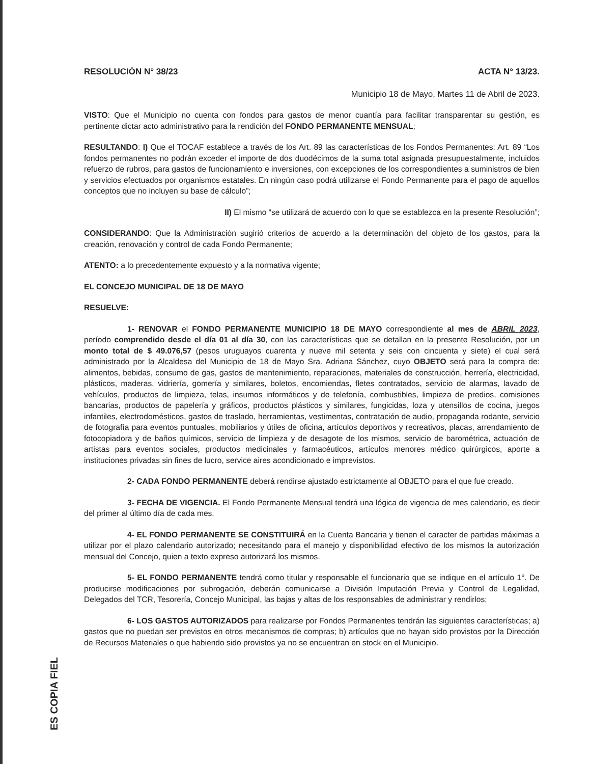ES COPIA FIEL
RESOLUCIÓN N° 38/23 ACTA N° 13/23.
Municipio 18 de Mayo, Martes 11 de Abril de 2023.
VISTO: Que el Municipio no cuenta con fondos para gastos de menor cuantía para facilitar transparentar su gestión, es pertinente dictar acto administrativo para la rendición del FONDO PERMANENTE MENSUAL;
RESULTANDO: I) Que el TOCAF establece a través de los Art. 89 las características de los Fondos Permanentes: Art. 89 “Los fondos permanentes no podrán exceder el importe de dos duodécimos de la suma total asignada presupuestalmente, incluidos refuerzo de rubros, para gastos de funcionamiento e inversiones, con excepciones de los correspondientes a suministros de bien y servicios efectuados por organismos estatales. En ningún caso podrá utilizarse el Fondo Permanente para el pago de aquellos conceptos que no incluyen su base de cálculo”;
II) El mismo “se utilizará de acuerdo con lo que se establezca en la presente Resolución”;
CONSIDERANDO: Que la Administración sugirió criterios de acuerdo a la determinación del objeto de los gastos, para la creación, renovación y control de cada Fondo Permanente;
ATENTO: a lo precedentemente expuesto y a la normativa vigente;
EL CONCEJO MUNICIPAL DE 18 DE MAYO
RESUELVE:
1- RENOVAR el FONDO PERMANENTE MUNICIPIO 18 DE MAYO correspondiente al mes de ABRIL 2023, período comprendido desde el día 01 al día 30, con las características que se detallan en la presente Resolución, por un monto total de $ 49.076,57 (pesos uruguayos cuarenta y nueve mil setenta y seis con cincuenta y siete) el cual será administrado por la Alcaldesa del Municipio de 18 de Mayo Sra. Adriana Sánchez, cuyo OBJETO será para la compra de: alimentos, bebidas, consumo de gas, gastos de mantenimiento, reparaciones, materiales de construcción, herrería, electricidad, plásticos, maderas, vidriería, gomería y similares, boletos, encomiendas, fletes contratados, servicio de alarmas, lavado de vehículos, productos de limpieza, telas, insumos informáticos y de telefonía, combustibles, limpieza de predios, comisiones bancarias, productos de papelería y gráficos, productos plásticos y similares, fungicidas, loza y utensillos de cocina, juegos infantiles, electrodomésticos, gastos de traslado, herramientas, vestimentas, contratación de audio, propaganda rodante, servicio de fotografía para eventos puntuales, mobiliarios y útiles de oficina, artículos deportivos y recreativos, placas, arrendamiento de fotocopiadora y de baños químicos, servicio de limpieza y de desagote de los mismos, servicio de barométrica, actuación de artistas para eventos sociales, productos medicinales y farmacéuticos, artículos menores médico quirúrgicos, aporte a instituciones privadas sin fines de lucro, service aires acondicionado e imprevistos.
2- CADA FONDO PERMANENTE deberá rendirse ajustado estrictamente al OBJETO para el que fue creado.
3- FECHA DE VIGENCIA. El Fondo Permanente Mensual tendrá una lógica de vigencia de mes calendario, es decir del primer al último día de cada mes.
4- EL FONDO PERMANENTE SE CONSTITUIRÁ en la Cuenta Bancaria y tienen el caracter de partidas máximas a utilizar por el plazo calendario autorizado; necesitando para el manejo y disponibilidad efectivo de los mismos la autorización mensual del Concejo, quien a texto expreso autorizará los mismos.
5- EL FONDO PERMANENTE tendrá como titular y responsable el funcionario que se indique en el artículo 1°. De producirse modificaciones por subrogación, deberán comunicarse a División Imputación Previa y Control de Legalidad, Delegados del TCR, Tesorería, Concejo Municipal, las bajas y altas de los responsables de administrar y rendirlos;
6- LOS GASTOS AUTORIZADOS para realizarse por Fondos Permanentes tendrán las siguientes características; a) gastos que no puedan ser previstos en otros mecanismos de compras; b) artículos que no hayan sido provistos por la Dirección de Recursos Materiales o que habiendo sido provistos ya no se encuentran en stock en el Municipio.